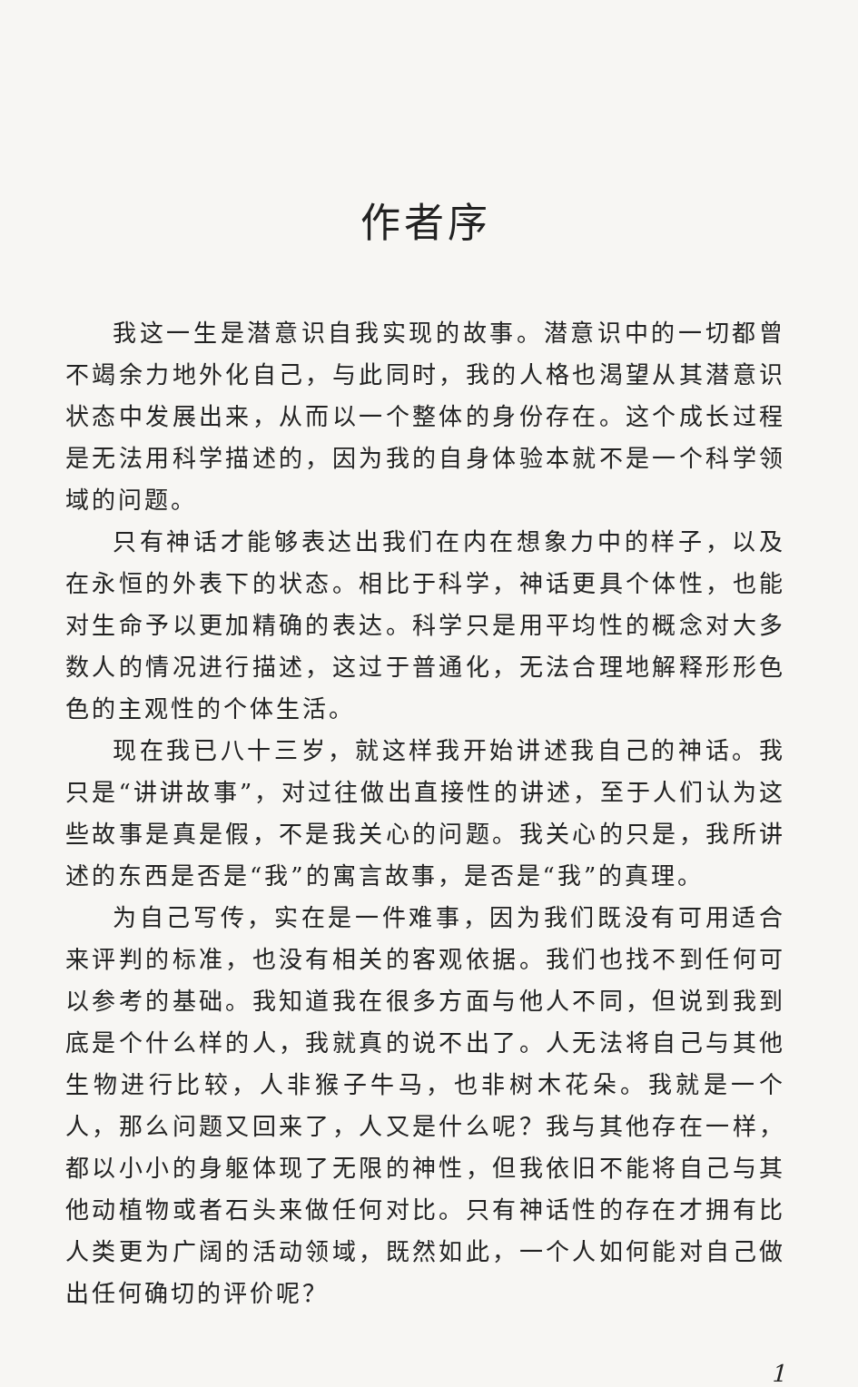作者序
我这一生是潜意识自我实现的故事。潜意识中的一切都曾不竭余力地外化自己，与此同时，我的人格也渴望从其潜意识状态中发展出来，从而以一个整体的身份存在。这个成长过程是无法用科学描述的，因为我的自身体验本就不是一个科学领域的问题。
只有神话才能够表达出我们在内在想象力中的样子，以及在永恒的外表下的状态。相比于科学，神话更具个体性，也能对生命予以更加精确的表达。科学只是用平均性的概念对大多数人的情况进行描述，这过于普通化，无法合理地解释形形色色的主观性的个体生活。
现在我已八十三岁，就这样我开始讲述我自己的神话。我只是“讲讲故事”，对过往做出直接性的讲述，至于人们认为这些故事是真是假，不是我关心的问题。我关心的只是，我所讲述的东西是否是“我”的寓言故事，是否是“我”的真理。
为自己写传，实在是一件难事，因为我们既没有可用适合来评判的标准，也没有相关的客观依据。我们也找不到任何可以参考的基础。我知道我在很多方面与他人不同，但说到我到底是个什么样的人，我就真的说不出了。人无法将自己与其他生物进行比较，人非猴子牛马，也非树木花朵。我就是一个人，那么问题又回来了，人又是什么呢？我与其他存在一样，都以小小的身躯体现了无限的神性，但我依旧不能将自己与其他动植物或者石头来做任何对比。只有神话性的存在才拥有比人类更为广阔的活动领域，既然如此，一个人如何能对自己做出任何确切的评价呢？
1